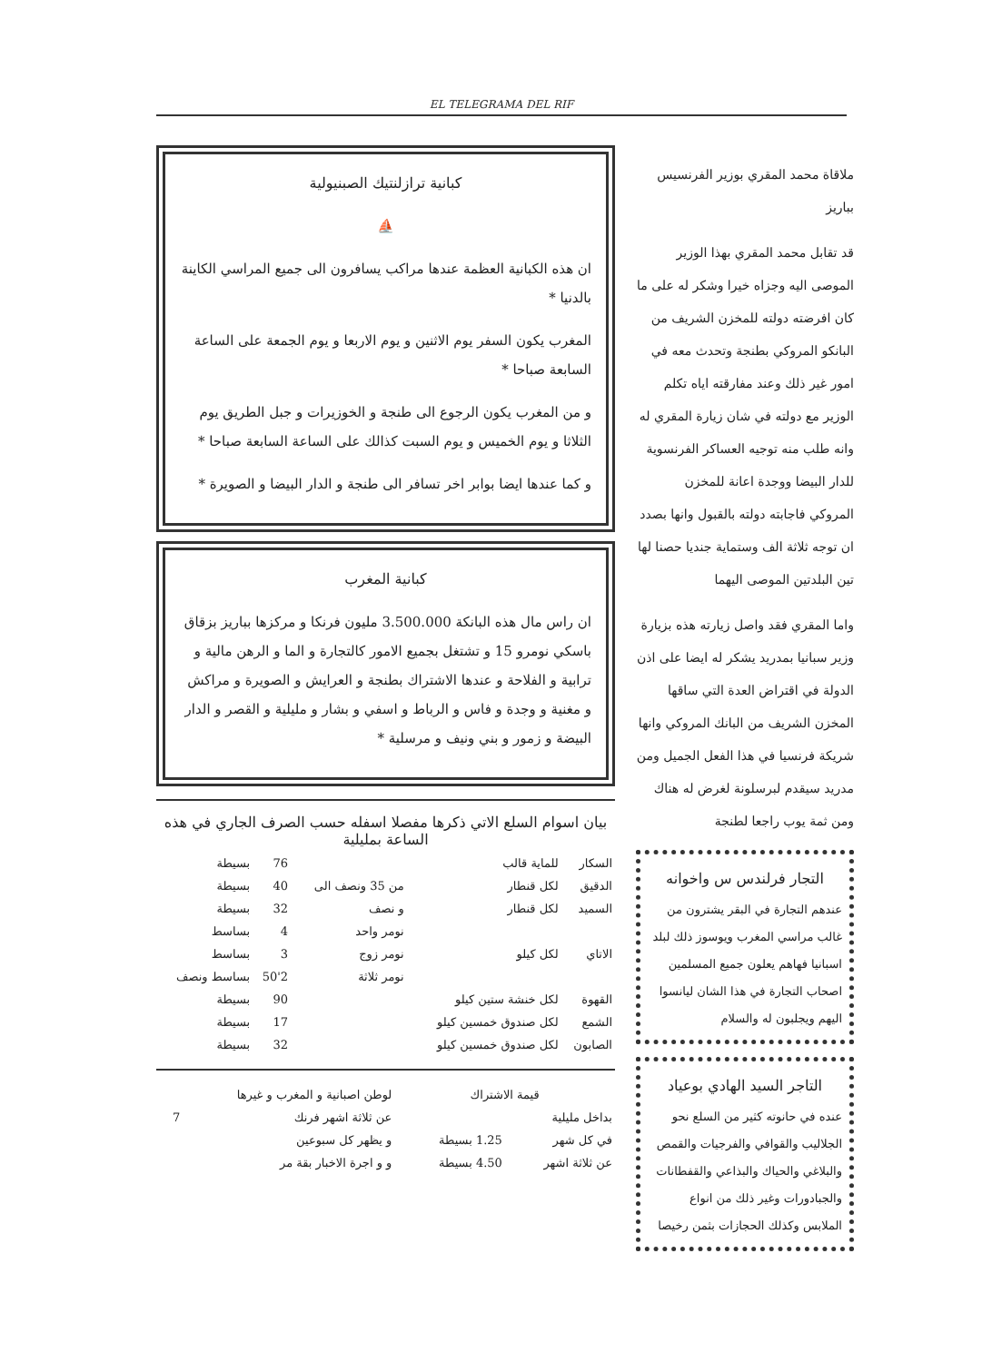EL TELEGRAMA DEL RIF
ملاقاة محمد المقري بوزير الفرنسيس بباريز
قد تقابل محمد المقري بهذا الوزير الموصى اليه وجزاه خيرا وشكر له على ما كان افرضته دولته للمخزن الشريف من البانكو المروكي بطنجة وتحدث معه في امور غير ذلك وعند مفارقته اياه تكلم الوزير مع دولته في شان زيارة المقري له وانه طلب منه توجيه العساكر الفرنسوية للدار البيضا ووجدة اعانة للمخزن المروكي فاجابته دولته بالقبول وانها بصدد ان توجه ثلاثة الف وستماية جنديا حصنا لها تين البلدتين الموصى اليهما
واما المقري فقد واصل زيارته هذه بزيارة وزير سبانيا بمدريد يشكر له ايضا على اذن الدولة في اقتراض العدة التي ساقها المخزن الشريف من البانك المروكي وانها شريكة فرنسيا في هذا الفعل الجميل ومن مدريد سيقدم لبرسلونة لغرض له هناك ومن ثمة يوب راجعا لطنجة
التجار فرلندس س واخوانه
عندهم التجارة في البقر يشترون من غالب مراسي المغرب ويوسوز ذلك لبلد اسبانيا فهاهم يعلون جميع المسلمين اصحاب التجارة في هذا الشان ليانسوا اليهم ويجلبون له والسلام
التاجر السيد الهادي بوعياد
عنده في حانوته كثير من السلع نحو الجلاليب والقوافي والفرجيات والقمص والبلاغي والحياك والبذاعي والقفطانات والجبادورات وغير ذلك من انواع الملابس وكذلك الحجازات بثمن رخيصا
كبانية ترازلنتيك الصبنيولية
⛵
ان هذه الكبانية العظمة عندها مراكب يسافرون الى جميع المراسي الكاينة بالدنيا *
المغرب يكون السفر يوم الاثنين و يوم الاربعا و يوم الجمعة على الساعة السابعة صباحا *
و من المغرب يكون الرجوع الى طنجة و الخوزيرات و جبل الطريق يوم الثلاثا و يوم الخميس و يوم السبت كذالك على الساعة السابعة صباحا *
و كما عندها ايضا بوابر اخر تسافر الى طنجة و الدار البيضا و الصويرة *
كبانية المغرب
ان راس مال هذه البانكة 3.500.000 مليون فرنكا و مركزها بباريز بزقاق باسكي نومرو 15 و تشتغل بجميع الامور كالتجارة و الما و الرهن مالية و ترابية و الفلاحة و عندها الاشتراك بطنجة و العرايش و الصويرة و مراكش و مغنية و وجدة و فاس و الرباط و اسفي و بشار و مليلية و القصر و الدار البيضة و زمور و بني ونيف و مرسلية *
بيان اسوام السلع الاتي ذكرها مفصلا اسفله حسب الصرف الجاري في هذه الساعة بمليلية
| السكار | للماية قالب | | 76 | بسيطة |
| الدقيق | لكل قنطار | من 35 ونصف الى | 40 | بسيطة |
| السميد | لكل قنطار | و نصف | 32 | بسيطة |
| الاتاي | لكل كيلو | نومر واحد | 4 | بساسط |
| | | نومر زوج | 3 | بساسط |
| | | نومر ثلاثة | 2'50 | بساسط ونصف |
| القهوة | لكل خنشة ستين كيلو | | 90 | بسيطة |
| الشمع | لكل صندوق خمسين كيلو | | 17 | بسيطة |
| الصابون | لكل صندوق خمسين كيلو | | 32 | بسيطة |
| قيمة الاشتراك | | | لوطن اصبانية و المغرب و غيرها | |
| بداخل مليلية | | | عن ثلاثة اشهر فرنك | 7 |
| في كل شهر | 1.25 بسيطة | | و يظهر كل سبوعين | |
| عن ثلاثة اشهر | 4.50 بسيطة | | و و اجرة الاخبار بقة مر | |